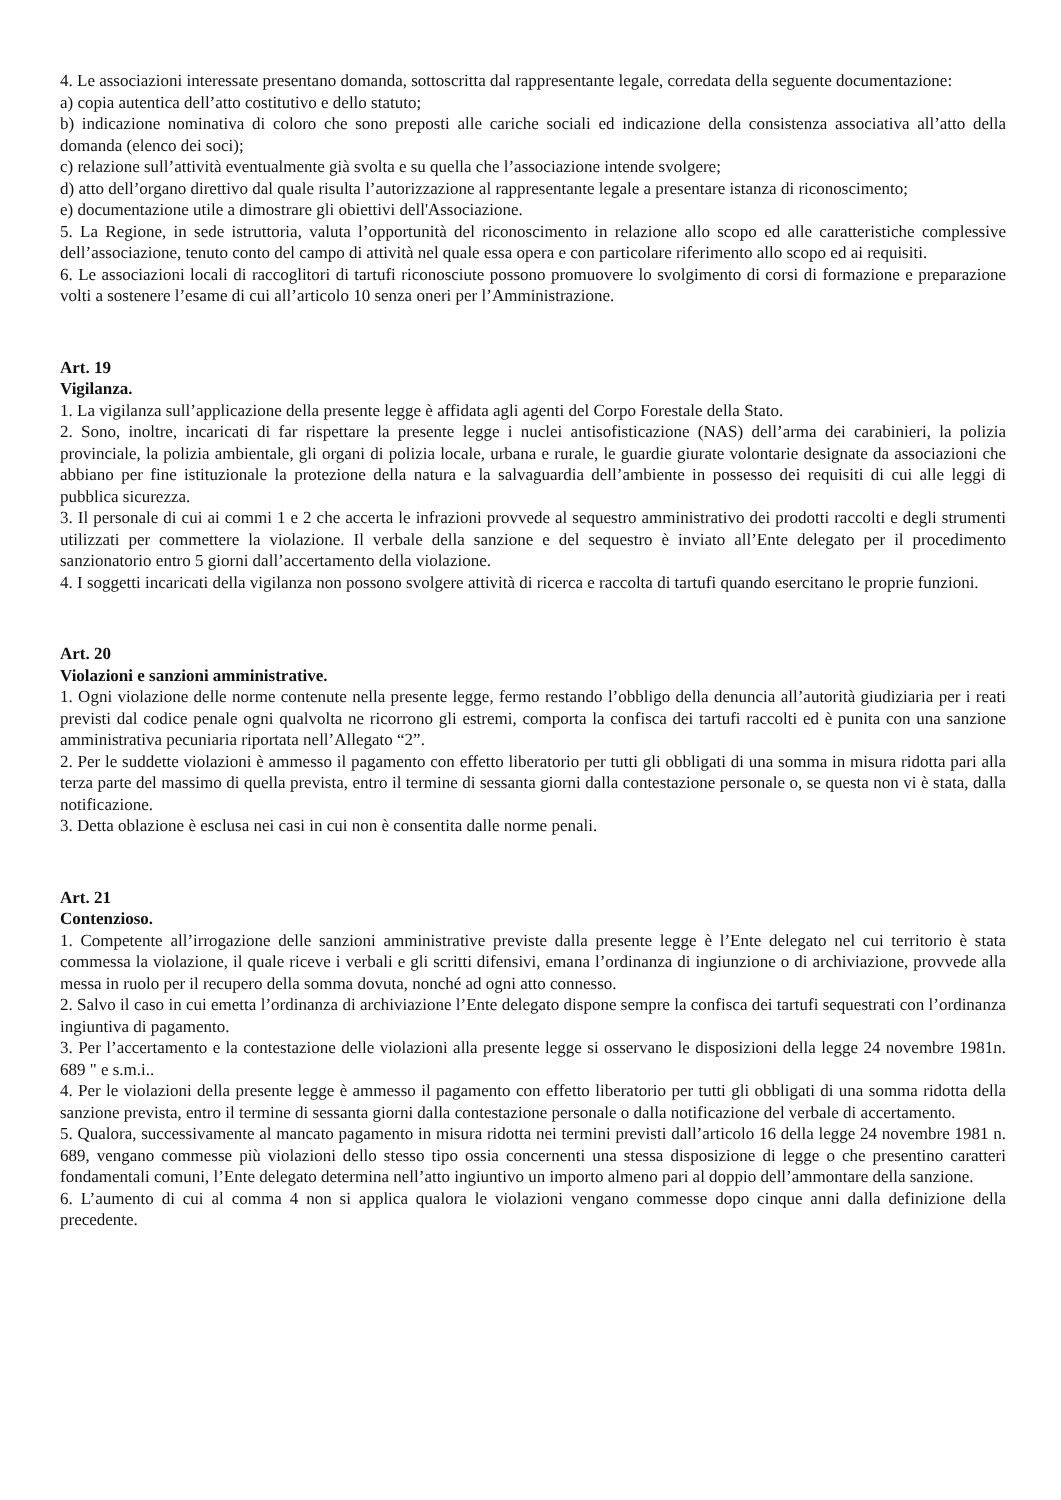4. Le associazioni interessate presentano domanda, sottoscritta dal rappresentante legale, corredata della seguente documentazione:
a) copia autentica dell’atto costitutivo e dello statuto;
b) indicazione nominativa di coloro che sono preposti alle cariche sociali ed indicazione della consistenza associativa all’atto della domanda (elenco dei soci);
c) relazione sull’attività eventualmente già svolta e su quella che l’associazione intende svolgere;
d) atto dell’organo direttivo dal quale risulta l’autorizzazione al rappresentante legale a presentare istanza di riconoscimento;
e) documentazione utile a dimostrare gli obiettivi dell'Associazione.
5. La Regione, in sede istruttoria, valuta l’opportunità del riconoscimento in relazione allo scopo ed alle caratteristiche complessive dell’associazione, tenuto conto del campo di attività nel quale essa opera e con particolare riferimento allo scopo ed ai requisiti.
6. Le associazioni locali di raccoglitori di tartufi riconosciute possono promuovere lo svolgimento di corsi di formazione e preparazione volti a sostenere l’esame di cui all’articolo 10 senza oneri per l’Amministrazione.
Art. 19
Vigilanza.
1. La vigilanza sull’applicazione della presente legge è affidata agli agenti del Corpo Forestale della Stato.
2. Sono, inoltre, incaricati di far rispettare la presente legge i nuclei antisofisticazione (NAS) dell’arma dei carabinieri, la polizia provinciale, la polizia ambientale, gli organi di polizia locale, urbana e rurale, le guardie giurate volontarie designate da associazioni che abbiano per fine istituzionale la protezione della natura e la salvaguardia dell’ambiente in possesso dei requisiti di cui alle leggi di pubblica sicurezza.
3. Il personale di cui ai commi 1 e 2 che accerta le infrazioni provvede al sequestro amministrativo dei prodotti raccolti e degli strumenti utilizzati per commettere la violazione. Il verbale della sanzione e del sequestro è inviato all’Ente delegato per il procedimento sanzionatorio entro 5 giorni dall’accertamento della violazione.
4. I soggetti incaricati della vigilanza non possono svolgere attività di ricerca e raccolta di tartufi quando esercitano le proprie funzioni.
Art. 20
Violazioni e sanzioni amministrative.
1. Ogni violazione delle norme contenute nella presente legge, fermo restando l’obbligo della denuncia all’autorità giudiziaria per i reati previsti dal codice penale ogni qualvolta ne ricorrono gli estremi, comporta la confisca dei tartufi raccolti ed è punita con una sanzione amministrativa pecuniaria riportata nell’Allegato “2”.
2. Per le suddette violazioni è ammesso il pagamento con effetto liberatorio per tutti gli obbligati di una somma in misura ridotta pari alla terza parte del massimo di quella prevista, entro il termine di sessanta giorni dalla contestazione personale o, se questa non vi è stata, dalla notificazione.
3. Detta oblazione è esclusa nei casi in cui non è consentita dalle norme penali.
Art. 21
Contenzioso.
1. Competente all’irrogazione delle sanzioni amministrative previste dalla presente legge è l’Ente delegato nel cui territorio è stata commessa la violazione, il quale riceve i verbali e gli scritti difensivi, emana l’ordinanza di ingiunzione o di archiviazione, provvede alla messa in ruolo per il recupero della somma dovuta, nonché ad ogni atto connesso.
2. Salvo il caso in cui emetta l’ordinanza di archiviazione l’Ente delegato dispone sempre la confisca dei tartufi sequestrati con l’ordinanza ingiuntiva di pagamento.
3. Per l’accertamento e la contestazione delle violazioni alla presente legge si osservano le disposizioni della legge 24 novembre 1981n. 689 " e s.m.i..
4. Per le violazioni della presente legge è ammesso il pagamento con effetto liberatorio per tutti gli obbligati di una somma ridotta della sanzione prevista, entro il termine di sessanta giorni dalla contestazione personale o dalla notificazione del verbale di accertamento.
5. Qualora, successivamente al mancato pagamento in misura ridotta nei termini previsti dall’articolo 16 della legge 24 novembre 1981 n. 689, vengano commesse più violazioni dello stesso tipo ossia concernenti una stessa disposizione di legge o che presentino caratteri fondamentali comuni, l’Ente delegato determina nell’atto ingiuntivo un importo almeno pari al doppio dell’ammontare della sanzione.
6. L’aumento di cui al comma 4 non si applica qualora le violazioni vengano commesse dopo cinque anni dalla definizione della precedente.